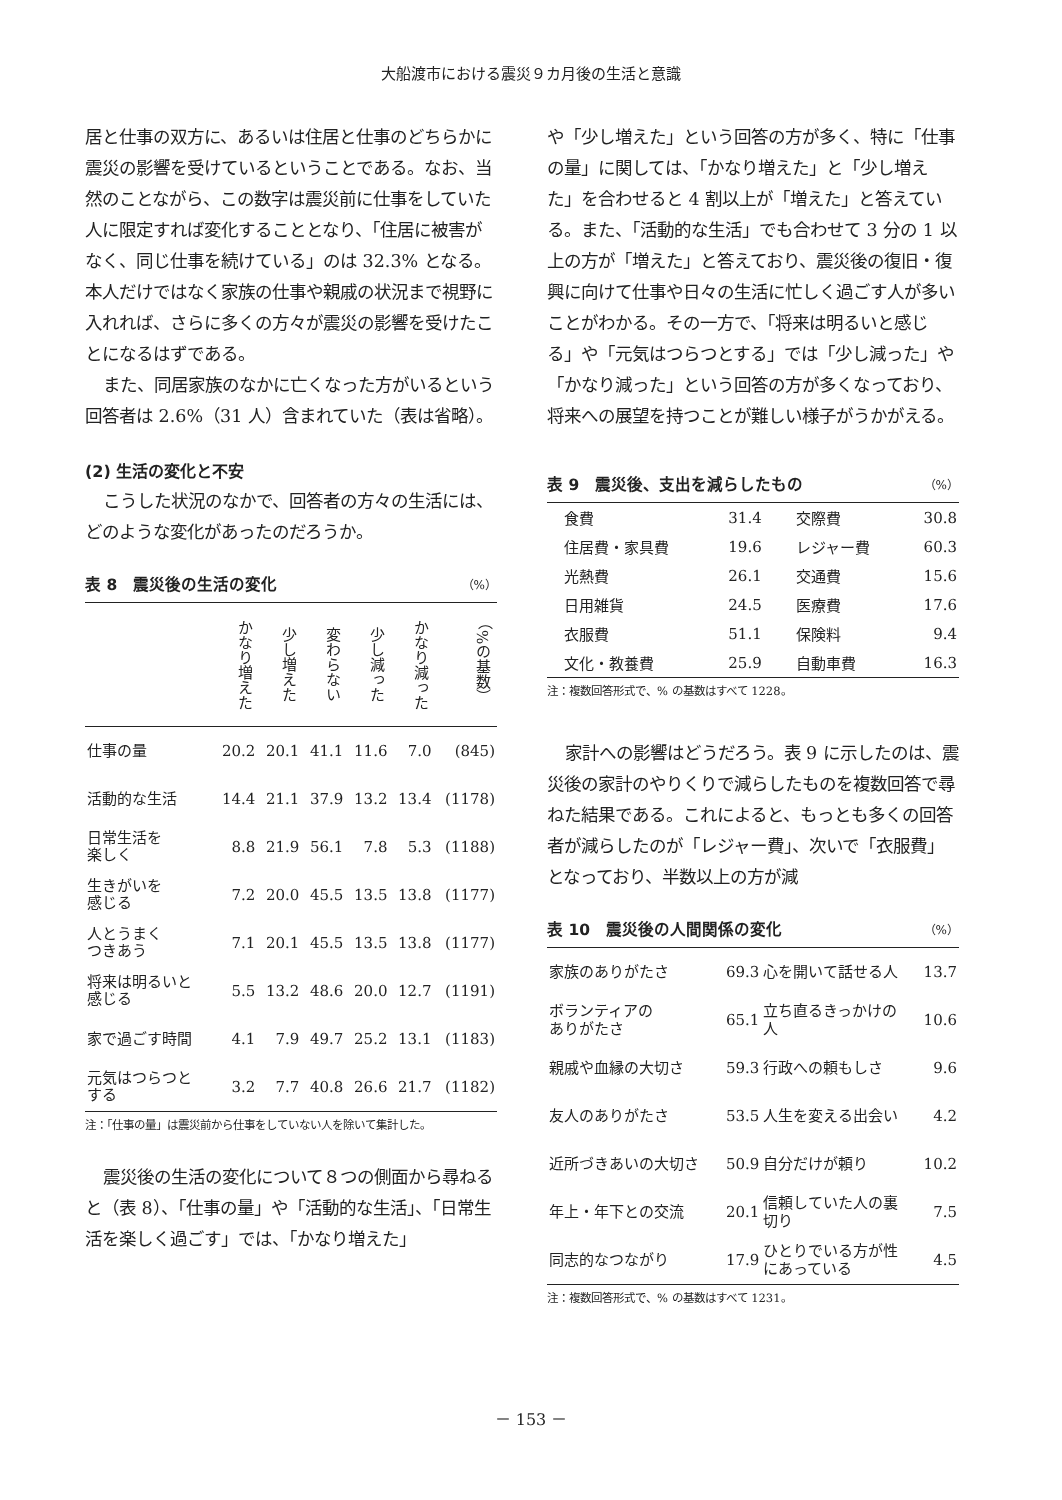大船渡市における震災９カ月後の生活と意識
居と仕事の双方に、あるいは住居と仕事のどちらかに震災の影響を受けているということである。なお、当然のことながら、この数字は震災前に仕事をしていた人に限定すれば変化することとなり、「住居に被害がなく、同じ仕事を続けている」のは 32.3% となる。本人だけではなく家族の仕事や親戚の状況まで視野に入れれば、さらに多くの方々が震災の影響を受けたことになるはずである。
また、同居家族のなかに亡くなった方がいるという回答者は 2.6%（31 人）含まれていた（表は省略）。
(2) 生活の変化と不安
こうした状況のなかで、回答者の方々の生活には、どのような変化があったのだろうか。
表 8　震災後の生活の変化 （%）
| | かなり増えた | 少し増えた | 変わらない | 少し減った | かなり減った | （%の基数） |
| --- | --- | --- | --- | --- | --- | --- |
| 仕事の量 | 20.2 | 20.1 | 41.1 | 11.6 | 7.0 | (845) |
| 活動的な生活 | 14.4 | 21.1 | 37.9 | 13.2 | 13.4 | (1178) |
| 日常生活を 楽しく | 8.8 | 21.9 | 56.1 | 7.8 | 5.3 | (1188) |
| 生きがいを 感じる | 7.2 | 20.0 | 45.5 | 13.5 | 13.8 | (1177) |
| 人とうまく つきあう | 7.1 | 20.1 | 45.5 | 13.5 | 13.8 | (1177) |
| 将来は明るいと 感じる | 5.5 | 13.2 | 48.6 | 20.0 | 12.7 | (1191) |
| 家で過ごす時間 | 4.1 | 7.9 | 49.7 | 25.2 | 13.1 | (1183) |
| 元気はつらつと する | 3.2 | 7.7 | 40.8 | 26.6 | 21.7 | (1182) |
注：「仕事の量」は震災前から仕事をしていない人を除いて集計した。
震災後の生活の変化について８つの側面から尋ねると（表 8）、「仕事の量」や「活動的な生活」、「日常生活を楽しく過ごす」では、「かなり増えた」
や「少し増えた」という回答の方が多く、特に「仕事の量」に関しては、「かなり増えた」と「少し増えた」を合わせると 4 割以上が「増えた」と答えている。また、「活動的な生活」でも合わせて 3 分の 1 以上の方が「増えた」と答えており、震災後の復旧・復興に向けて仕事や日々の生活に忙しく過ごす人が多いことがわかる。その一方で、「将来は明るいと感じる」や「元気はつらつとする」では「少し減った」や「かなり減った」という回答の方が多くなっており、将来への展望を持つことが難しい様子がうかがえる。
表 9　震災後、支出を減らしたもの （%）
| 食費 | 31.4 | 交際費 | 30.8 |
| 住居費・家具費 | 19.6 | レジャー費 | 60.3 |
| 光熱費 | 26.1 | 交通費 | 15.6 |
| 日用雑貨 | 24.5 | 医療費 | 17.6 |
| 衣服費 | 51.1 | 保険料 | 9.4 |
| 文化・教養費 | 25.9 | 自動車費 | 16.3 |
注：複数回答形式で、% の基数はすべて 1228。
家計への影響はどうだろう。表 9 に示したのは、震災後の家計のやりくりで減らしたものを複数回答で尋ねた結果である。これによると、もっとも多くの回答者が減らしたのが「レジャー費」、次いで「衣服費」となっており、半数以上の方が減
表 10　震災後の人間関係の変化 （%）
| 家族のありがたさ | 69.3 | 心を開いて話せる人 | 13.7 |
| ボランティアの ありがたさ | 65.1 | 立ち直るきっかけの 人 | 10.6 |
| 親戚や血縁の大切さ | 59.3 | 行政への頼もしさ | 9.6 |
| 友人のありがたさ | 53.5 | 人生を変える出会い | 4.2 |
| 近所づきあいの大切さ | 50.9 | 自分だけが頼り | 10.2 |
| 年上・年下との交流 | 20.1 | 信頼していた人の裏 切り | 7.5 |
| 同志的なつながり | 17.9 | ひとりでいる方が性 にあっている | 4.5 |
注：複数回答形式で、% の基数はすべて 1231。
－ 153 －